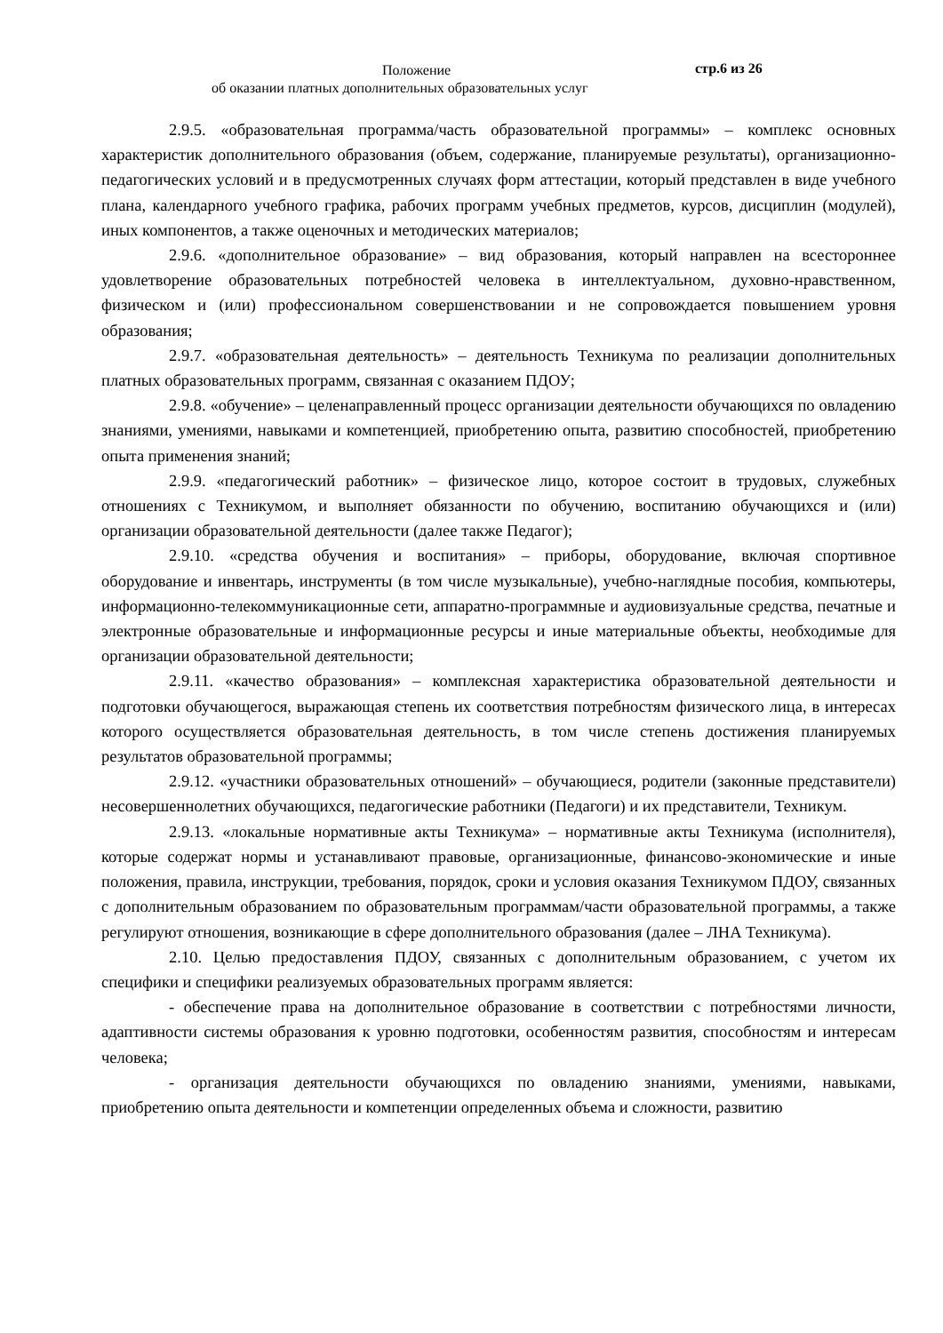Положение стр.6 из 26
об оказании платных дополнительных образовательных услуг
2.9.5. «образовательная программа/часть образовательной программы» – комплекс основных характеристик дополнительного образования (объем, содержание, планируемые результаты), организационно-педагогических условий и в предусмотренных случаях форм аттестации, который представлен в виде учебного плана, календарного учебного графика, рабочих программ учебных предметов, курсов, дисциплин (модулей), иных компонентов, а также оценочных и методических материалов;
2.9.6. «дополнительное образование» – вид образования, который направлен на всестороннее удовлетворение образовательных потребностей человека в интеллектуальном, духовно-нравственном, физическом и (или) профессиональном совершенствовании и не сопровождается повышением уровня образования;
2.9.7. «образовательная деятельность» – деятельность Техникума по реализации дополнительных платных образовательных программ, связанная с оказанием ПДОУ;
2.9.8. «обучение» – целенаправленный процесс организации деятельности обучающихся по овладению знаниями, умениями, навыками и компетенцией, приобретению опыта, развитию способностей, приобретению опыта применения знаний;
2.9.9. «педагогический работник» – физическое лицо, которое состоит в трудовых, служебных отношениях с Техникумом, и выполняет обязанности по обучению, воспитанию обучающихся и (или) организации образовательной деятельности (далее также Педагог);
2.9.10. «средства обучения и воспитания» – приборы, оборудование, включая спортивное оборудование и инвентарь, инструменты (в том числе музыкальные), учебно-наглядные пособия, компьютеры, информационно-телекоммуникационные сети, аппаратно-программные и аудиовизуальные средства, печатные и электронные образовательные и информационные ресурсы и иные материальные объекты, необходимые для организации образовательной деятельности;
2.9.11. «качество образования» – комплексная характеристика образовательной деятельности и подготовки обучающегося, выражающая степень их соответствия потребностям физического лица, в интересах которого осуществляется образовательная деятельность, в том числе степень достижения планируемых результатов образовательной программы;
2.9.12. «участники образовательных отношений» – обучающиеся, родители (законные представители) несовершеннолетних обучающихся, педагогические работники (Педагоги) и их представители, Техникум.
2.9.13. «локальные нормативные акты Техникума» – нормативные акты Техникума (исполнителя), которые содержат нормы и устанавливают правовые, организационные, финансово-экономические и иные положения, правила, инструкции, требования, порядок, сроки и условия оказания Техникумом ПДОУ, связанных с дополнительным образованием по образовательным программам/части образовательной программы, а также регулируют отношения, возникающие в сфере дополнительного образования (далее – ЛНА Техникума).
2.10. Целью предоставления ПДОУ, связанных с дополнительным образованием, с учетом их специфики и специфики реализуемых образовательных программ является:
- обеспечение права на дополнительное образование в соответствии с потребностями личности, адаптивности системы образования к уровню подготовки, особенностям развития, способностям и интересам человека;
- организация деятельности обучающихся по овладению знаниями, умениями, навыками, приобретению опыта деятельности и компетенции определенных объема и сложности, развитию